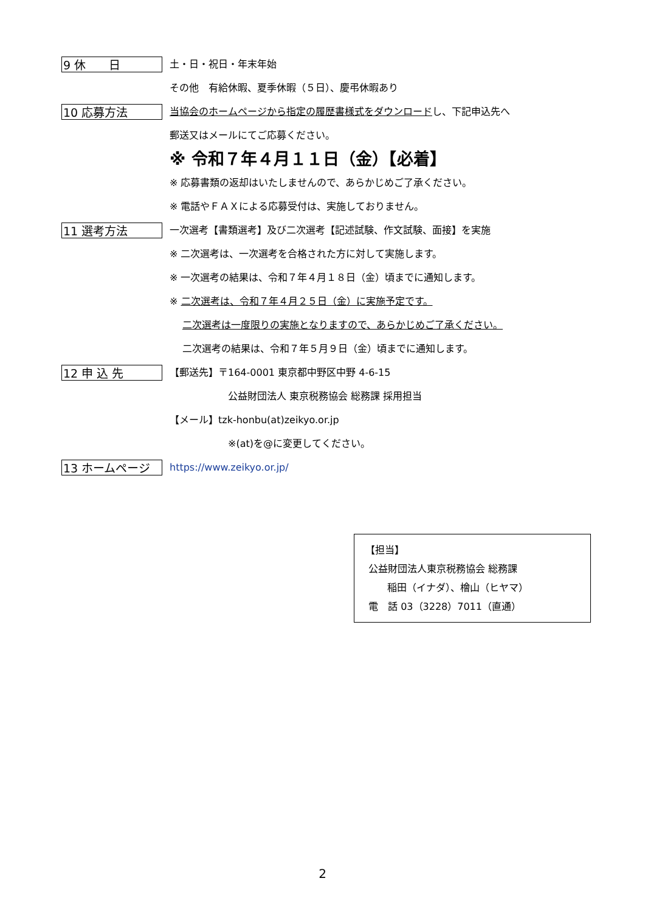9 休　　日
土・日・祝日・年末年始
その他　有給休暇、夏季休暇（５日）、慶弔休暇あり
10 応募方法
当協会のホームページから指定の履歴書様式をダウンロードし、下記申込先へ
郵送又はメールにてご応募ください。
※ 令和７年４月１１日（金）【必着】
※ 応募書類の返却はいたしませんので、あらかじめご了承ください。
※ 電話やＦＡＸによる応募受付は、実施しておりません。
11 選考方法
一次選考【書類選考】及び二次選考【記述試験、作文試験、面接】を実施
※ 二次選考は、一次選考を合格された方に対して実施します。
※ 一次選考の結果は、令和７年４月１８日（金）頃までに通知します。
※ 二次選考は、令和７年４月２５日（金）に実施予定です。
二次選考は一度限りの実施となりますので、あらかじめご了承ください。
二次選考の結果は、令和７年５月９日（金）頃までに通知します。
12 申 込 先
【郵送先】〒164-0001 東京都中野区中野 4-6-15
公益財団法人 東京税務協会 総務課 採用担当
【メール】tzk-honbu(at)zeikyo.or.jp
※(at)を@に変更してください。
13 ホームページ
https://www.zeikyo.or.jp/
【担当】
公益財団法人東京税務協会 総務課
稲田（イナダ）、檜山（ヒヤマ）
電　話 03（3228）7011（直通）
2